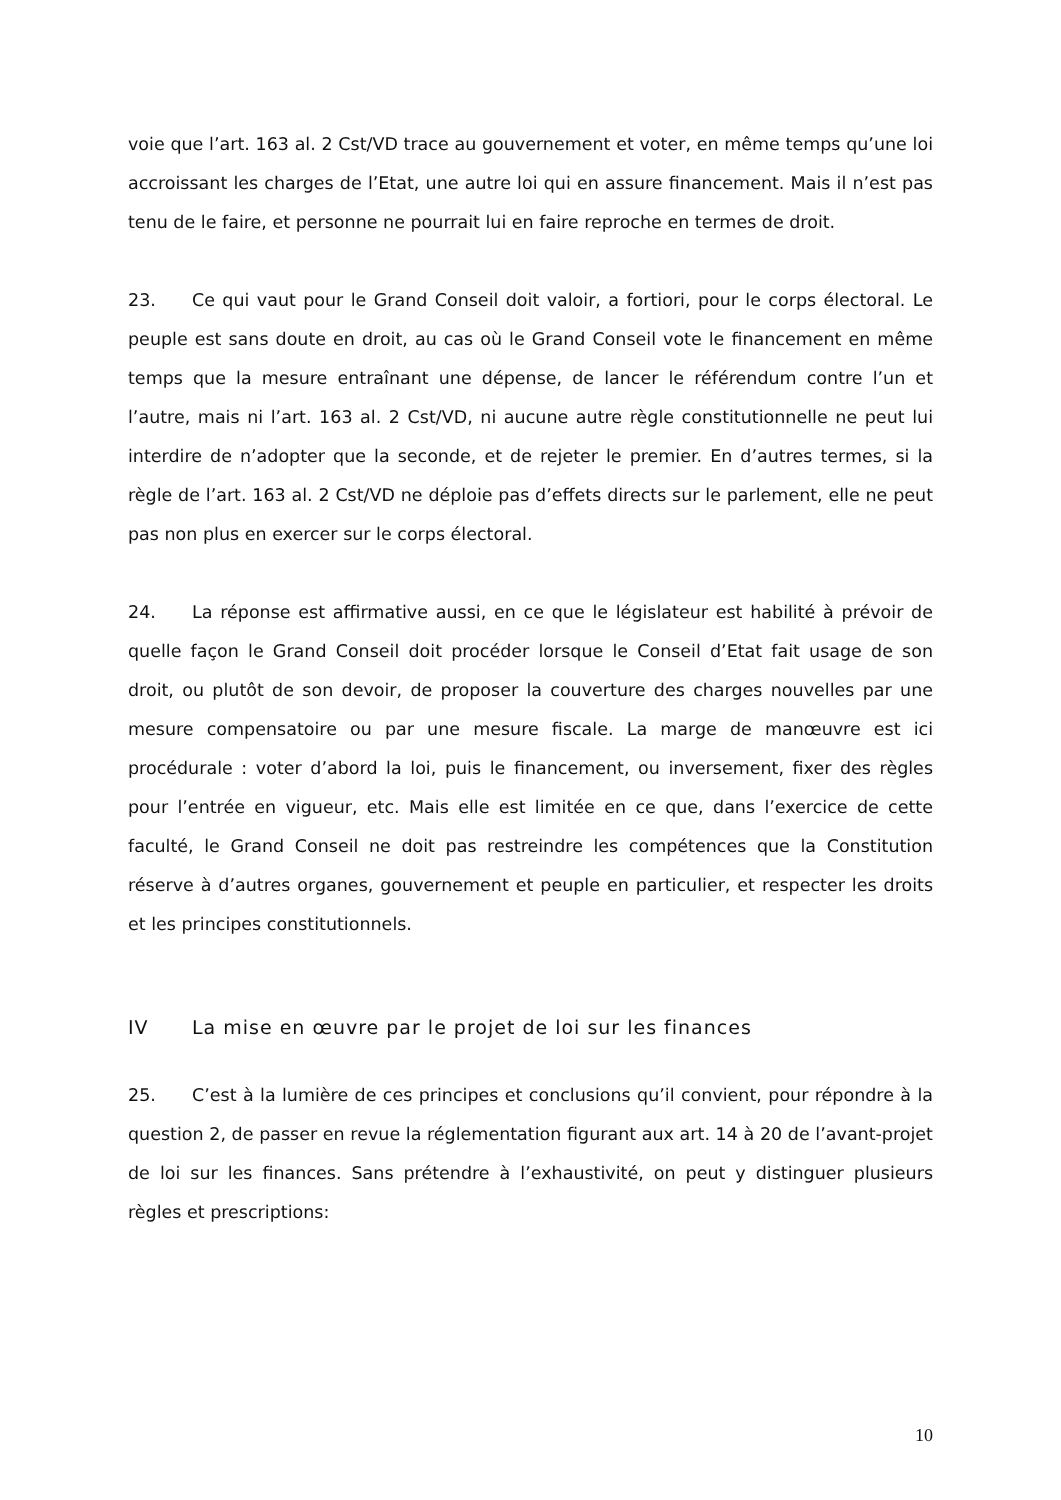voie que l’art. 163 al. 2 Cst/VD trace au gouvernement et voter, en même temps qu’une loi accroissant les charges de l’Etat, une autre loi qui en assure financement. Mais il n’est pas tenu de le faire, et personne ne pourrait lui en faire reproche en termes de droit.
23. Ce qui vaut pour le Grand Conseil doit valoir, a fortiori, pour le corps électoral. Le peuple est sans doute en droit, au cas où le Grand Conseil vote le financement en même temps que la mesure entraînant une dépense, de lancer le référendum contre l’un et l’autre, mais ni l’art. 163 al. 2 Cst/VD, ni aucune autre règle constitutionnelle ne peut lui interdire de n’adopter que la seconde, et de rejeter le premier. En d’autres termes, si la règle de l’art. 163 al. 2 Cst/VD ne déploie pas d’effets directs sur le parlement, elle ne peut pas non plus en exercer sur le corps électoral.
24. La réponse est affirmative aussi, en ce que le législateur est habilité à prévoir de quelle façon le Grand Conseil doit procéder lorsque le Conseil d’Etat fait usage de son droit, ou plutôt de son devoir, de proposer la couverture des charges nouvelles par une mesure compensatoire ou par une mesure fiscale. La marge de manœuvre est ici procédurale : voter d’abord la loi, puis le financement, ou inversement, fixer des règles pour l’entrée en vigueur, etc. Mais elle est limitée en ce que, dans l’exercice de cette faculté, le Grand Conseil ne doit pas restreindre les compétences que la Constitution réserve à d’autres organes, gouvernement et peuple en particulier, et respecter les droits et les principes constitutionnels.
IV La mise en œuvre par le projet de loi sur les finances
25. C’est à la lumière de ces principes et conclusions qu’il convient, pour répondre à la question 2, de passer en revue la réglementation figurant aux art. 14 à 20 de l’avant-projet de loi sur les finances. Sans prétendre à l’exhaustivité, on peut y distinguer plusieurs règles et prescriptions:
10